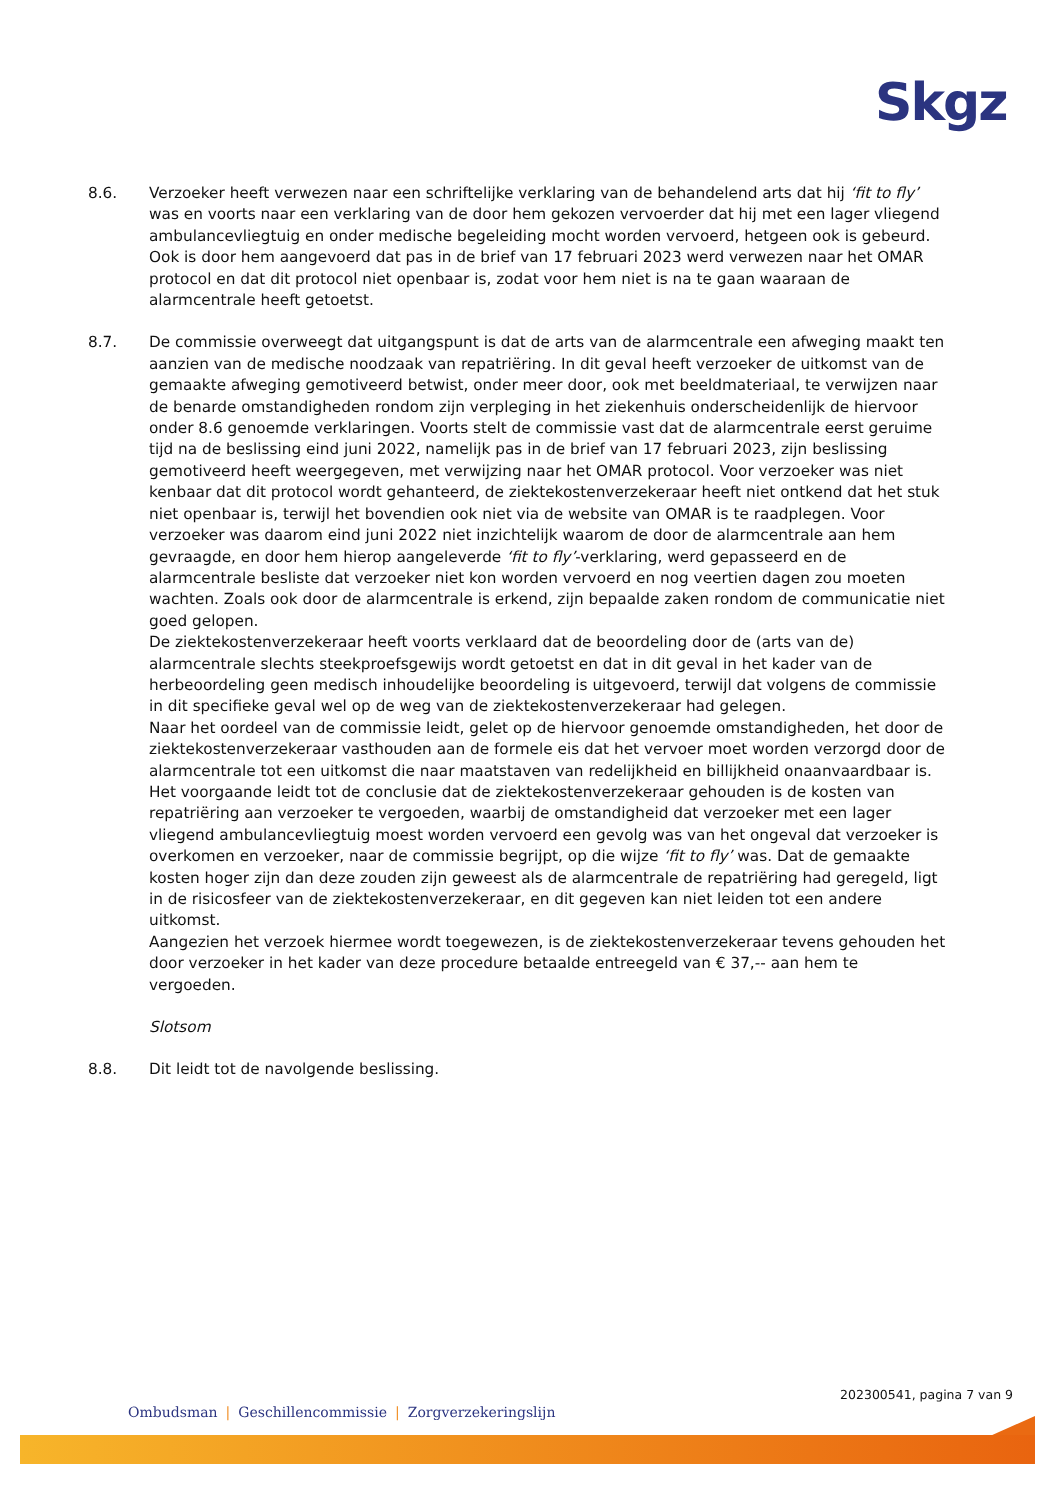Skgz
8.6. Verzoeker heeft verwezen naar een schriftelijke verklaring van de behandelend arts dat hij ‘fit to fly’ was en voorts naar een verklaring van de door hem gekozen vervoerder dat hij met een lager vliegend ambulancevliegtuig en onder medische begeleiding mocht worden vervoerd, hetgeen ook is gebeurd. Ook is door hem aangevoerd dat pas in de brief van 17 februari 2023 werd verwezen naar het OMAR protocol en dat dit protocol niet openbaar is, zodat voor hem niet is na te gaan waaraan de alarmcentrale heeft getoetst.
8.7. De commissie overweegt dat uitgangspunt is dat de arts van de alarmcentrale een afweging maakt ten aanzien van de medische noodzaak van repatriëring. In dit geval heeft verzoeker de uitkomst van de gemaakte afweging gemotiveerd betwist, onder meer door, ook met beeldmateriaal, te verwijzen naar de benarde omstandigheden rondom zijn verpleging in het ziekenhuis onderscheidenlijk de hiervoor onder 8.6 genoemde verklaringen. Voorts stelt de commissie vast dat de alarmcentrale eerst geruime tijd na de beslissing eind juni 2022, namelijk pas in de brief van 17 februari 2023, zijn beslissing gemotiveerd heeft weergegeven, met verwijzing naar het OMAR protocol. Voor verzoeker was niet kenbaar dat dit protocol wordt gehanteerd, de ziektekostenverzekeraar heeft niet ontkend dat het stuk niet openbaar is, terwijl het bovendien ook niet via de website van OMAR is te raadplegen. Voor verzoeker was daarom eind juni 2022 niet inzichtelijk waarom de door de alarmcentrale aan hem gevraagde, en door hem hierop aangeleverde ‘fit to fly’-verklaring, werd gepasseerd en de alarmcentrale besliste dat verzoeker niet kon worden vervoerd en nog veertien dagen zou moeten wachten. Zoals ook door de alarmcentrale is erkend, zijn bepaalde zaken rondom de communicatie niet goed gelopen.
De ziektekostenverzekeraar heeft voorts verklaard dat de beoordeling door de (arts van de) alarmcentrale slechts steekproefsgewijs wordt getoetst en dat in dit geval in het kader van de herbeoordeling geen medisch inhoudelijke beoordeling is uitgevoerd, terwijl dat volgens de commissie in dit specifieke geval wel op de weg van de ziektekostenverzekeraar had gelegen.
Naar het oordeel van de commissie leidt, gelet op de hiervoor genoemde omstandigheden, het door de ziektekostenverzekeraar vasthouden aan de formele eis dat het vervoer moet worden verzorgd door de alarmcentrale tot een uitkomst die naar maatstaven van redelijkheid en billijkheid onaanvaardbaar is.
Het voorgaande leidt tot de conclusie dat de ziektekostenverzekeraar gehouden is de kosten van repatriëring aan verzoeker te vergoeden, waarbij de omstandigheid dat verzoeker met een lager vliegend ambulancevliegtuig moest worden vervoerd een gevolg was van het ongeval dat verzoeker is overkomen en verzoeker, naar de commissie begrijpt, op die wijze ‘fit to fly’ was. Dat de gemaakte kosten hoger zijn dan deze zouden zijn geweest als de alarmcentrale de repatriëring had geregeld, ligt in de risicosfeer van de ziektekostenverzekeraar, en dit gegeven kan niet leiden tot een andere uitkomst.
Aangezien het verzoek hiermee wordt toegewezen, is de ziektekostenverzekeraar tevens gehouden het door verzoeker in het kader van deze procedure betaalde entreegeld van € 37,-- aan hem te vergoeden.
Slotsom
8.8. Dit leidt tot de navolgende beslissing.
202300541, pagina 7 van 9
Ombudsman | Geschillencommissie | Zorgverzekeringslijn